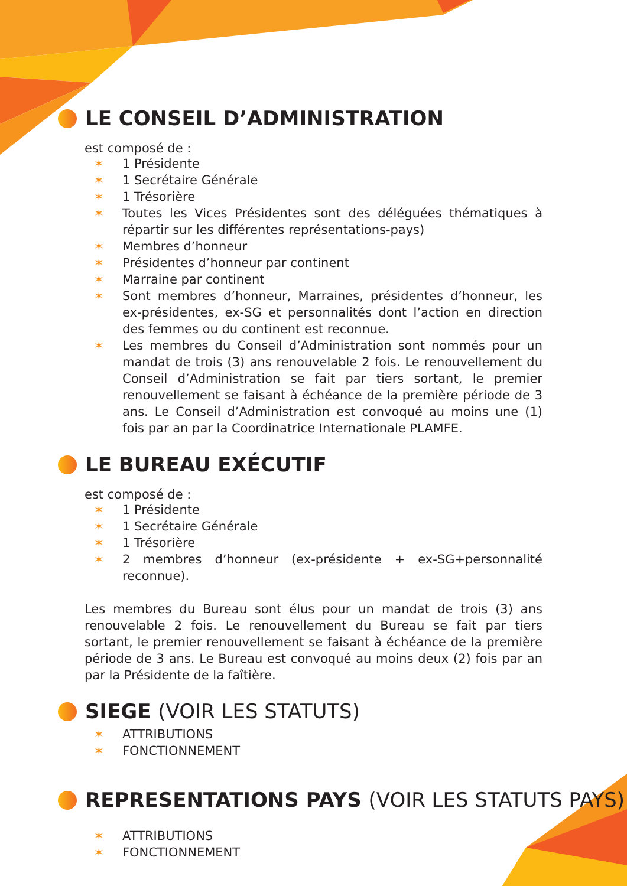LE CONSEIL D’ADMINISTRATION
est composé de :
✶ 1 Présidente
✶ 1 Secrétaire Générale
✶ 1 Trésorière
✶ Toutes les Vices Présidentes sont des déléguées thématiques à répartir sur les différentes représentations-pays)
✶ Membres d’honneur
✶ Présidentes d’honneur par continent
✶ Marraine par continent
✶ Sont membres d’honneur, Marraines, présidentes d’honneur, les ex-présidentes, ex-SG et personnalités dont l’action en direction des femmes ou du continent est reconnue.
✶ Les membres du Conseil d’Administration sont nommés pour un mandat de trois (3) ans renouvelable 2 fois. Le renouvellement du Conseil d’Administration se fait par tiers sortant, le premier renouvellement se faisant à échéance de la première période de 3 ans. Le Conseil d’Administration est convoqué au moins une (1) fois par an par la Coordinatrice Internationale PLAMFE.
LE BUREAU EXÉCUTIF
est composé de :
✶ 1 Présidente
✶ 1 Secrétaire Générale
✶ 1 Trésorière
✶ 2 membres d’honneur (ex-présidente + ex-SG+personnalité reconnue).
Les membres du Bureau sont élus pour un mandat de trois (3) ans renouvelable 2 fois. Le renouvellement du Bureau se fait par tiers sortant, le premier renouvellement se faisant à échéance de la première période de 3 ans. Le Bureau est convoqué au moins deux (2) fois par an par la Présidente de la faîtière.
SIEGE (VOIR LES STATUTS)
✶ ATTRIBUTIONS
✶ FONCTIONNEMENT
REPRESENTATIONS PAYS (VOIR LES STATUTS PAYS)
✶ ATTRIBUTIONS
✶ FONCTIONNEMENT